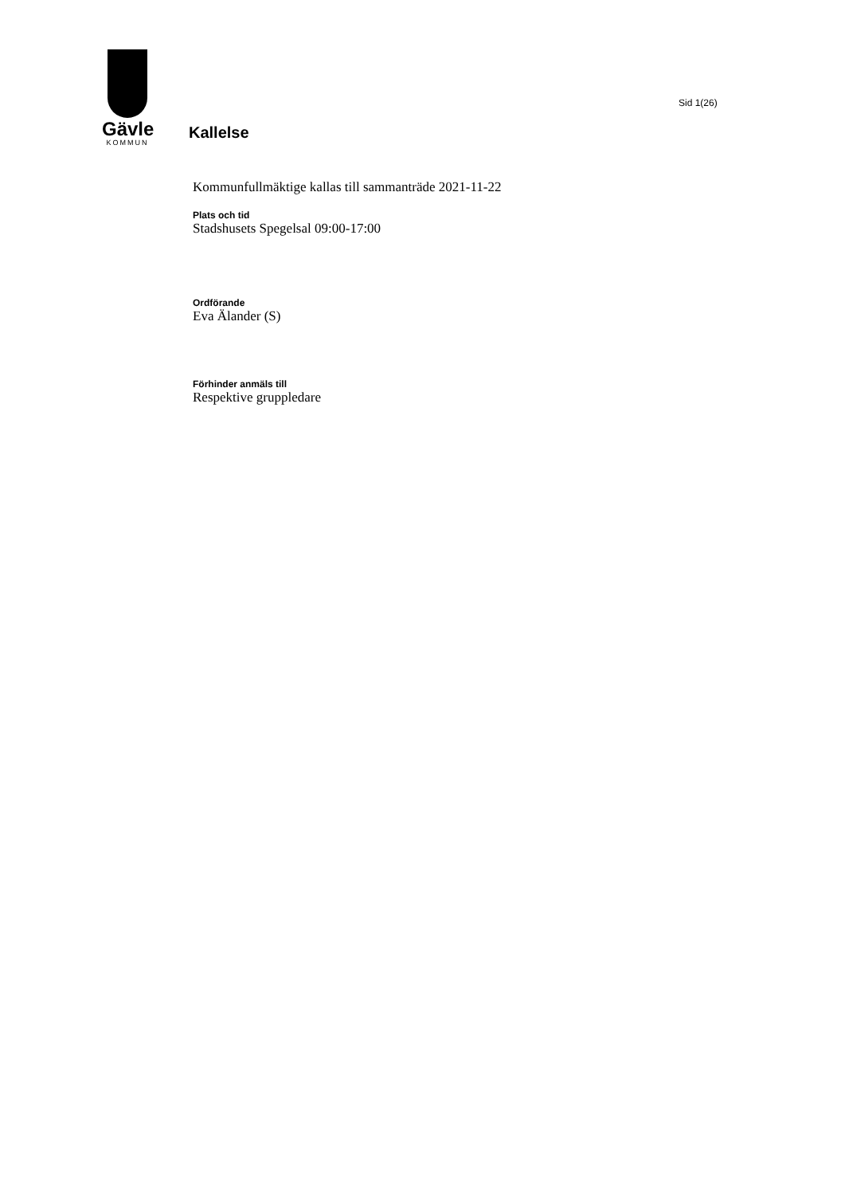Gävle
KOMMUN
Sid 1(26)
Kallelse
Kommunfullmäktige kallas till sammanträde 2021-11-22
Plats och tid
Stadshusets Spegelsal 09:00-17:00
Ordförande
Eva Älander (S)
Förhinder anmäls till
Respektive gruppledare